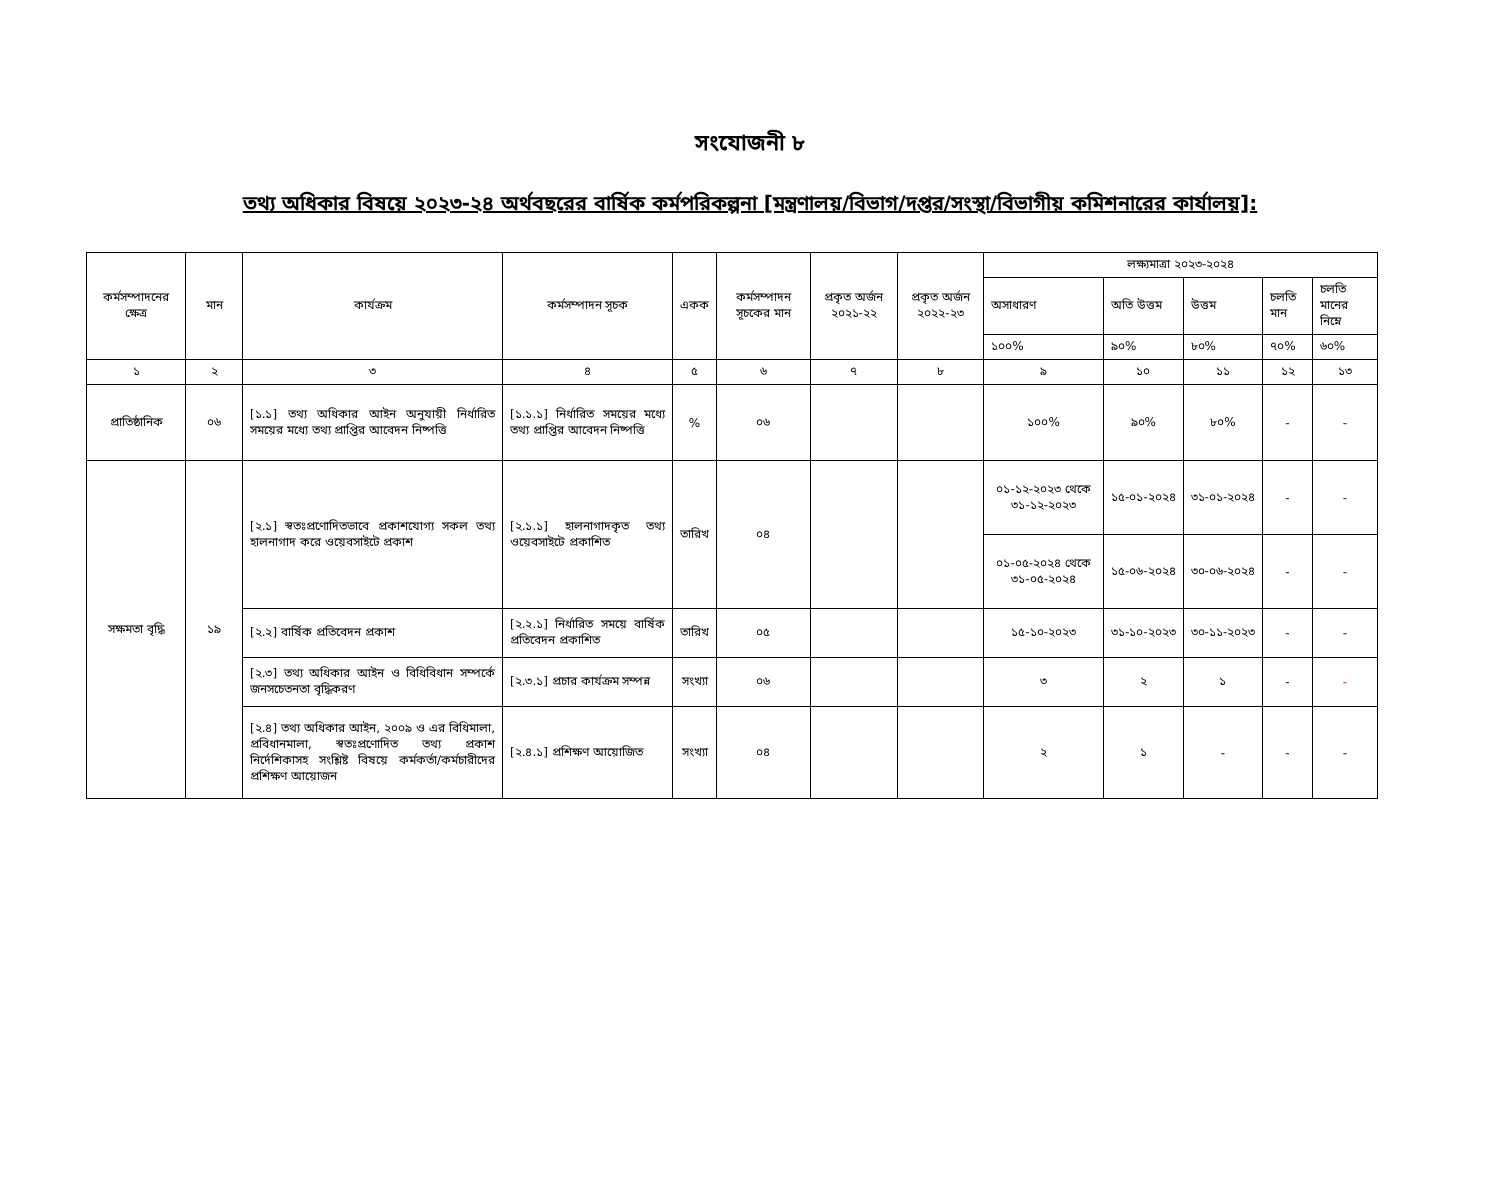সংযোজনী ৮
তথ্য অধিকার বিষয়ে ২০২৩-২৪ অর্থবছরের বার্ষিক কর্মপরিকল্পনা [মন্ত্রণালয়/বিভাগ/দপ্তর/সংস্থা/বিভাগীয় কমিশনারের কার্যালয়]:
| কর্মসম্পাদনের ক্ষেত্র | মান | কার্যক্রম | কর্মসম্পাদন সূচক | একক | কর্মসম্পাদন সূচকের মান | প্রকৃত অর্জন ২০২১-২২ | প্রকৃত অর্জন ২০২২-২৩ | লক্ষ্যমাত্রা ২০২৩-২০২৪ | | | | |
| --- | --- | --- | --- | --- | --- | --- | --- | --- | --- | --- | --- | --- |
| | | | | | | | | অসাধারণ | অতি উত্তম | উত্তম | চলতি মান | চলতি মানের নিম্নে |
| | | | | | | | | ১০০% | ৯০% | ৮০% | ৭০% | ৬০% |
| ১ | ২ | ৩ | ৪ | ৫ | ৬ | ৭ | ৮ | ৯ | ১০ | ১১ | ১২ | ১৩ |
| প্রাতিষ্ঠানিক | ০৬ | [১.১] তথ্য অধিকার আইন অনুযায়ী নির্ধারিত সময়ের মধ্যে তথ্য প্রাপ্তির আবেদন নিষ্পত্তি | [১.১.১] নির্ধারিত সময়ের মধ্যে তথ্য প্রাপ্তির আবেদন নিষ্পত্তি | % | ০৬ | | | ১০০% | ৯০% | ৮০% | - | - |
| সক্ষমতা বৃদ্ধি | ১৯ | [২.১] স্বতঃপ্রণোদিতভাবে প্রকাশযোগ্য সকল তথ্য হালনাগাদ করে ওয়েবসাইটে প্রকাশ | [২.১.১] হালনাগাদকৃত তথ্য ওয়েবসাইটে প্রকাশিত | তারিখ | ০৪ | | | ০১-১২-২০২৩ থেকে ৩১-১২-২০২৩ | ১৫-০১-২০২৪ | ৩১-০১-২০২৪ | - | - |
| | | | | | | | | ০১-০৫-২০২৪ থেকে ৩১-০৫-২০২৪ | ১৫-০৬-২০২৪ | ৩০-০৬-২০২৪ | - | - |
| | | [২.২] বার্ষিক প্রতিবেদন প্রকাশ | [২.২.১] নির্ধারিত সময়ে বার্ষিক প্রতিবেদন প্রকাশিত | তারিখ | ০৫ | | | ১৫-১০-২০২৩ | ৩১-১০-২০২৩ | ৩০-১১-২০২৩ | - | - |
| | | [২.৩] তথ্য অধিকার আইন ও বিধিবিধান সম্পর্কে জনসচেতনতা বৃদ্ধিকরণ | [২.৩.১] প্রচার কার্যক্রম সম্পন্ন | সংখ্যা | ০৬ | | | ৩ | ২ | ১ | - | - |
| | | [২.৪] তথ্য অধিকার আইন, ২০০৯ ও এর বিধিমালা, প্রবিধানমালা, স্বতঃপ্রণোদিত তথ্য প্রকাশ নির্দেশিকাসহ সংশ্লিষ্ট বিষয়ে কর্মকর্তা/কর্মচারীদের প্রশিক্ষণ আয়োজন | [২.৪.১] প্রশিক্ষণ আয়োজিত | সংখ্যা | ০৪ | | | ২ | ১ | - | - | - |